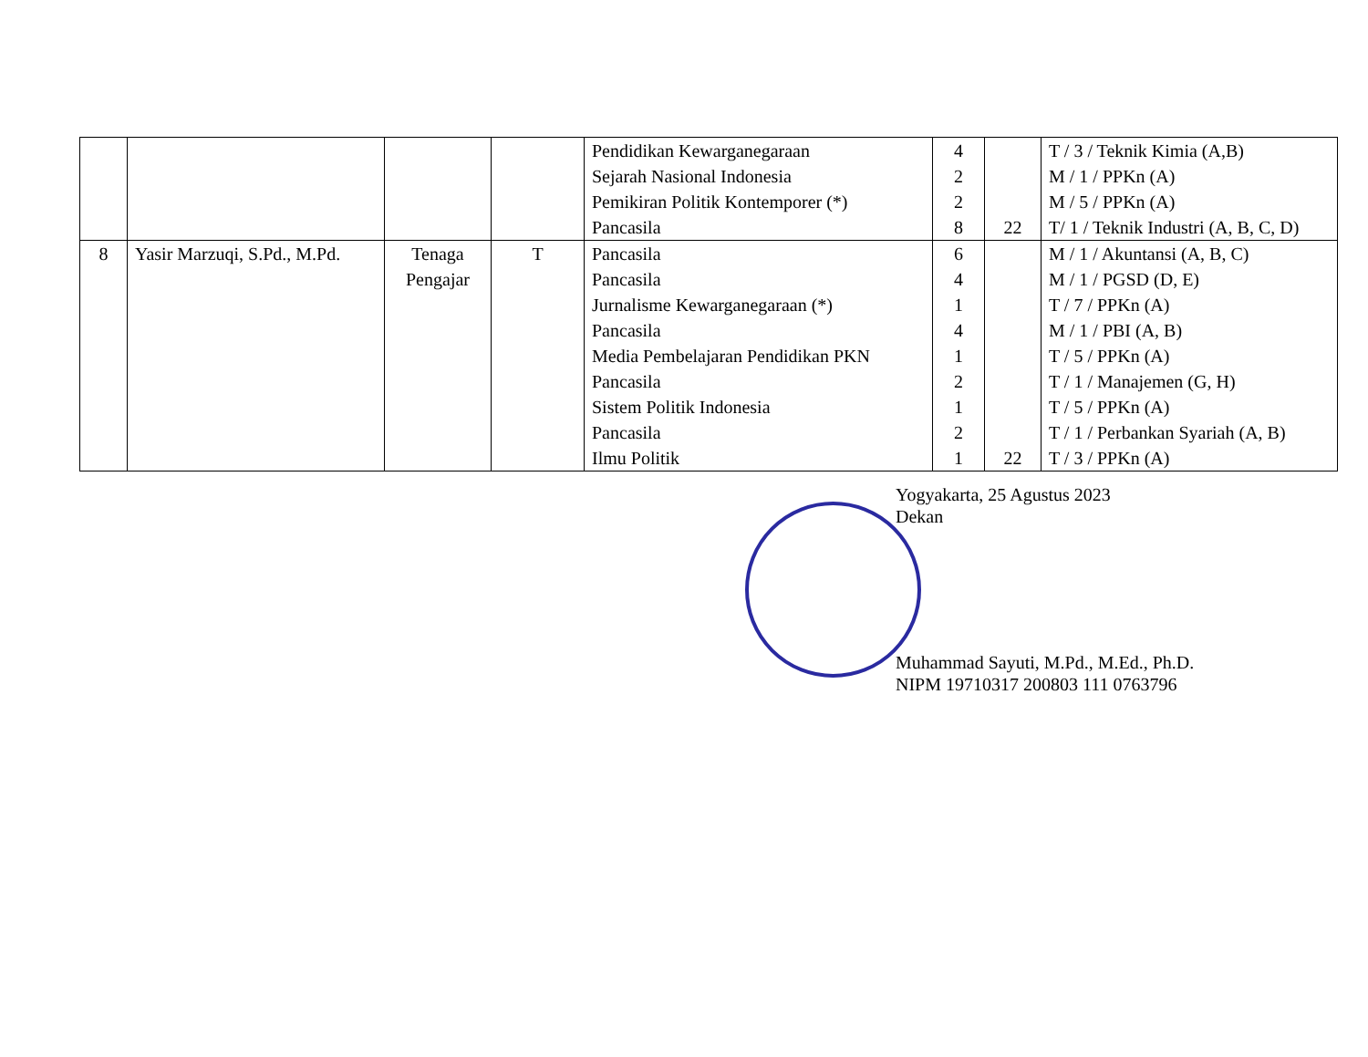| | | | | Pendidikan Kewarganegaraan Sejarah Nasional Indonesia Pemikiran Politik Kontemporer (*) Pancasila | 4 2 2 8 | 22 | T / 3 / Teknik Kimia (A,B) M / 1 / PPKn (A) M / 5 / PPKn (A) T/ 1 / Teknik Industri (A, B, C, D) |
| 8 | Yasir Marzuqi, S.Pd., M.Pd. | Tenaga Pengajar | T | Pancasila Pancasila Jurnalisme Kewarganegaraan (*) Pancasila Media Pembelajaran Pendidikan PKN Pancasila Sistem Politik Indonesia Pancasila Ilmu Politik | 6 4 1 4 1 2 1 2 1 | 22 | M / 1 / Akuntansi (A, B, C) M / 1 / PGSD (D, E) T / 7 / PPKn (A) M / 1 / PBI (A, B) T / 5 / PPKn (A) T / 1 / Manajemen (G, H) T / 5 / PPKn (A) T / 1 / Perbankan Syariah (A, B) T / 3 / PPKn (A) |
Yogyakarta, 25 Agustus 2023
Dekan
Muhammad Sayuti, M.Pd., M.Ed., Ph.D.
NIPM 19710317 200803 111 0763796